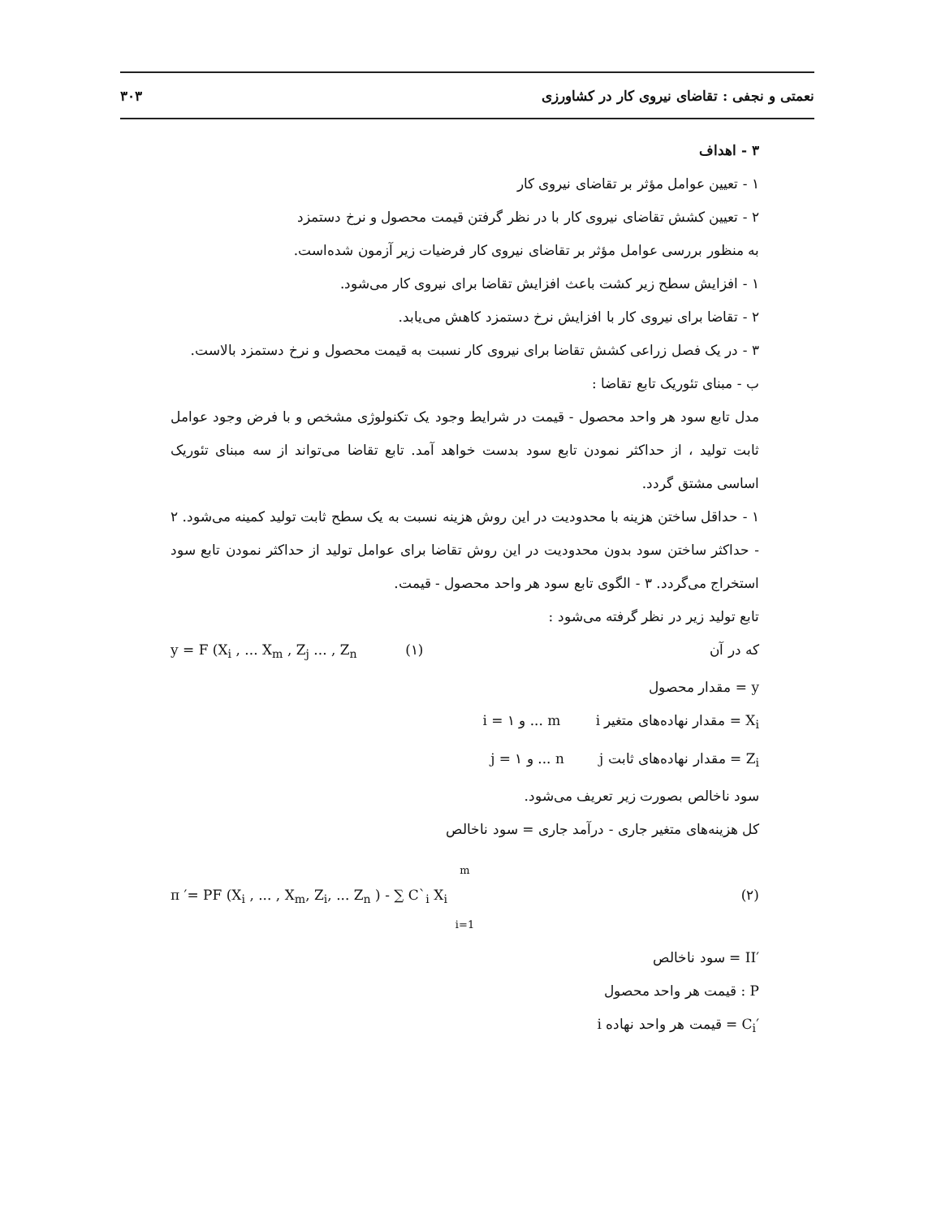نعمتی و نجفی : تقاضای نیروی کار در کشاورزی ۳۰۳
۳ - اهداف
۱ - تعیین عوامل مؤثر بر تقاضای نیروی کار
۲ - تعیین کشش تقاضای نیروی کار با در نظر گرفتن قیمت محصول و نرخ دستمزد
به منظور بررسی عوامل مؤثر بر تقاضای نیروی کار فرضیات زیر آزمون شده‌است.
۱ - افزایش سطح زیر کشت باعث افزایش تقاضا برای نیروی کار می‌شود.
۲ - تقاضا برای نیروی کار با افزایش نرخ دستمزد کاهش می‌یابد.
۳ - در یک فصل زراعی کشش تقاضا برای نیروی کار نسبت به قیمت محصول و نرخ دستمزد بالاست.
ب - مبنای تئوریک تابع تقاضا :
مدل تابع سود هر واحد محصول - قیمت در شرایط وجود یک تکنولوژی مشخص و با فرض وجود عوامل ثابت تولید ، از حداکثر نمودن تابع سود بدست خواهد آمد. تابع تقاضا می‌تواند از سه مبنای تئوریک اساسی مشتق گردد.
۱ - حداقل ساختن هزینه با محدودیت در این روش هزینه نسبت به یک سطح ثابت تولید کمینه می‌شود. ۲ - حداکثر ساختن سود بدون محدودیت در این روش تقاضا برای عوامل تولید از حداکثر نمودن تابع سود استخراج می‌گردد. ۳ - الگوی تابع سود هر واحد محصول - قیمت.
تابع تولید زیر در نظر گرفته می‌شود :
که در آن y = F (X<sub>i</sub> , ... X<sub>m</sub> , Z<sub>j</sub> ... , Z<sub>n</sub> (۱)
y = مقدار محصول
X<sub>i</sub> = مقدار نهاده‌های متغیر i i = ۱ و ... m
Z<sub>i</sub> = مقدار نهاده‌های ثابت j j = ۱ و ... n
سود ناخالص بصورت زیر تعریف می‌شود.
کل هزینه‌های متغیر جاری - درآمد جاری = سود ناخالص
m
(۲) π ′= PF (X<sub>i</sub> , ... , X<sub>m</sub>, Z<sub>i</sub>, ... Z<sub>n</sub> ) - ∑ C`<sub>i</sub> X<sub>i</sub>
i=1
′II = سود ناخالص
P : قیمت هر واحد محصول
′C<sub>i</sub> = قیمت هر واحد نهاده i